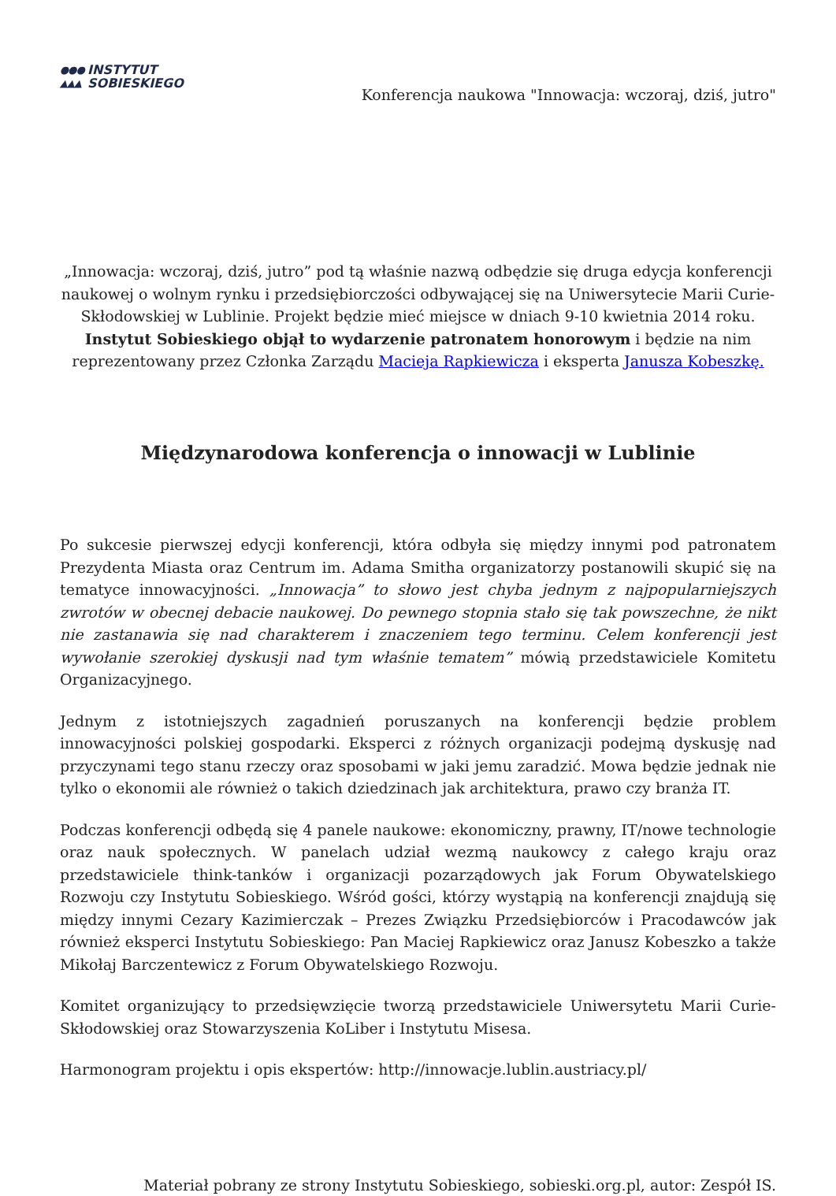●●●
▲▲▲ INSTYTUT
SOBIESKIEGO
Konferencja naukowa "Innowacja: wczoraj, dziś, jutro"
„Innowacja: wczoraj, dziś, jutro” pod tą właśnie nazwą odbędzie się druga edycja konferencji naukowej o wolnym rynku i przedsiębiorczości odbywającej się na Uniwersytecie Marii Curie-Skłodowskiej w Lublinie. Projekt będzie mieć miejsce w dniach 9-10 kwietnia 2014 roku. Instytut Sobieskiego objął to wydarzenie patronatem honorowym i będzie na nim reprezentowany przez Członka Zarządu Macieja Rapkiewicza i eksperta Janusza Kobeszkę.
Międzynarodowa konferencja o innowacji w Lublinie
Po sukcesie pierwszej edycji konferencji, która odbyła się między innymi pod patronatem Prezydenta Miasta oraz Centrum im. Adama Smitha organizatorzy postanowili skupić się na tematyce innowacyjności. „Innowacja” to słowo jest chyba jednym z najpopularniejszych zwrotów w obecnej debacie naukowej. Do pewnego stopnia stało się tak powszechne, że nikt nie zastanawia się nad charakterem i znaczeniem tego terminu. Celem konferencji jest wywołanie szerokiej dyskusji nad tym właśnie tematem” mówią przedstawiciele Komitetu Organizacyjnego.
Jednym z istotniejszych zagadnień poruszanych na konferencji będzie problem innowacyjności polskiej gospodarki. Eksperci z różnych organizacji podejmą dyskusję nad przyczynami tego stanu rzeczy oraz sposobami w jaki jemu zaradzić. Mowa będzie jednak nie tylko o ekonomii ale również o takich dziedzinach jak architektura, prawo czy branża IT.
Podczas konferencji odbędą się 4 panele naukowe: ekonomiczny, prawny, IT/nowe technologie oraz nauk społecznych. W panelach udział wezmą naukowcy z całego kraju oraz przedstawiciele think-tanków i organizacji pozarządowych jak Forum Obywatelskiego Rozwoju czy Instytutu Sobieskiego. Wśród gości, którzy wystąpią na konferencji znajdują się między innymi Cezary Kazimierczak – Prezes Związku Przedsiębiorców i Pracodawców jak również eksperci Instytutu Sobieskiego: Pan Maciej Rapkiewicz oraz Janusz Kobeszko a także Mikołaj Barczentewicz z Forum Obywatelskiego Rozwoju.
Komitet organizujący to przedsięwzięcie tworzą przedstawiciele Uniwersytetu Marii Curie-Skłodowskiej oraz Stowarzyszenia KoLiber i Instytutu Misesa.
Harmonogram projektu i opis ekspertów: http://innowacje.lublin.austriacy.pl/
Materiał pobrany ze strony Instytutu Sobieskiego, sobieski.org.pl, autor: Zespół IS.